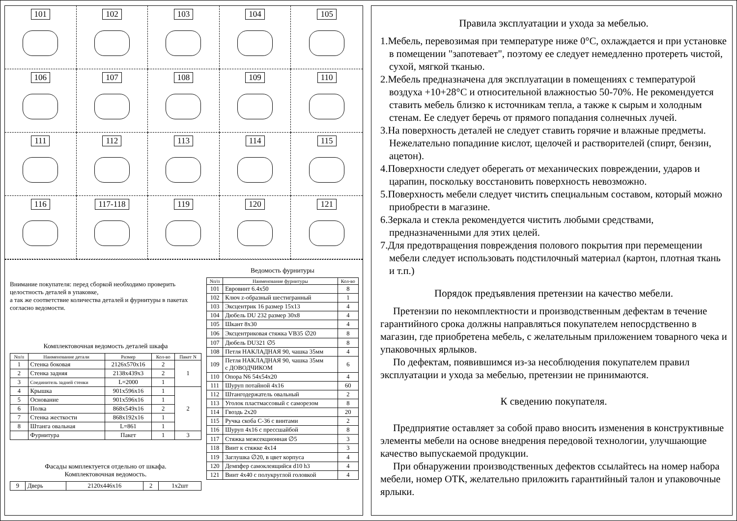101
102
103
104
105
106
107
108
109
110
111
112
113
114
115
116
117-118
119
120
121
Внимание покупателя: перед сборкой необходимо проверить целостность деталей в упаковке,
а так же соответствие количества деталей и фурнитуры в пакетах согласно ведомости.
Комплектовочная ведомость деталей шкафа
| Nп/п | Наименование детали | Размер | Кол-во | Пакет N |
| --- | --- | --- | --- | --- |
| 1 | Стенка боковая | 2126x570x16 | 2 | 1 |
| 2 | Стенка задняя | 2138x439x3 | 2 | |
| 3 | Соединитель задней стенки | L=2000 | 1 | |
| 4 | Крышка | 901x596x16 | 1 | 2 |
| 5 | Основание | 901x596x16 | 1 | |
| 6 | Полка | 868x549x16 | 2 | |
| 7 | Стенка жесткости | 868x192x16 | 1 | |
| 8 | Штанга овальная | L=861 | 1 | |
| | Фурнитура | Пакет | 1 | 3 |
Фасады комплектуется отдельно от шкафа.
Комплектовочная ведомость.
| 9 | Дверь | 2120x446x16 | 2 | 1x2шт |
Ведомость фурнитуры
| Nп/п | Наименование фурнитуры | Кол-во |
| --- | --- | --- |
| 101 | Евровинт 6.4x50 | 8 |
| 102 | Ключ z-образный шестигранный | 1 |
| 103 | Эксцентрик 16 размер 15x13 | 4 |
| 104 | Дюбель DU 232 размер 30x8 | 4 |
| 105 | Шкант 8x30 | 4 |
| 106 | Эксцентриковая стяжка VB35 ∅20 | 8 |
| 107 | Дюбель DU321 ∅5 | 8 |
| 108 | Петля НАКЛАДНАЯ 90, чашка 35мм | 4 |
| 109 | Петля НАКЛАДНАЯ 90, чашка 35мм с ДОВОДЧИКОМ | 6 |
| 110 | Опора N6 54x54x20 | 4 |
| 111 | Шуруп потайной 4x16 | 60 |
| 112 | Штангодержатель овальный | 2 |
| 113 | Уголок пластмассовый с саморезом | 8 |
| 114 | Гвоздь 2x20 | 20 |
| 115 | Ручка скоба С-36 с винтами | 2 |
| 116 | Шуруп 4x16 с прессшайбой | 8 |
| 117 | Стяжка межсекционная ∅5 | 3 |
| 118 | Винт к стяжке 4x14 | 3 |
| 119 | Заглушка ∅20, в цвет корпуса | 4 |
| 120 | Демпфер самоклеящийся d10 h3 | 4 |
| 121 | Винт 4x40 с полукруглой головкой | 4 |
Правила эксплуатации и ухода за мебелью.
1.Мебель, перевозимая при температуре ниже 0°С, охлаждается и при установке в помещении "запотевает", поэтому ее следует немедленно протереть чистой, сухой, мягкой тканью.
2.Мебель предназначена для эксплуатации в помещениях с температурой воздуха +10+28°С и относительной влажностью 50-70%. Не рекомендуется ставить мебель близко к источникам тепла, а также к сырым и холодным стенам. Ее следует беречь от прямого попадания солнечных лучей.
3.На поверхность деталей не следует ставить горячие и влажные предметы. Нежелательно попадиние кислот, щелочей и растворителей (спирт, бензин, ацетон).
4.Поверхности следует оберегать от механических повреждении, ударов и царапин, поскольку восстановить поверхность невозможно.
5.Поверхность мебели следует чистить специальным составом, который можно приобрести в магазине.
6.Зеркала и стекла рекомендуется чистить любыми средствами, предназначенными для этих целей.
7.Для предотвращения повреждения полового покрытия при перемещении мебели следует использовать подстилочный материал (картон, плотная ткань и т.п.)
Порядок предъявления претензии на качество мебели.
Претензии по некомплектности и производственным дефектам в течение гарантийного срока должны направляться покупателем непосрдственно в магазин, где приобретена мебель, с желательным приложением товарного чека и упаковочных ярлыков.
По дефектам, появившимся из-за несоблюдения покупателем правил эксплуатации и ухода за мебелью, претензии не принимаются.
К сведению покупателя.
Предприятие оставляет за собой право вносить изменения в конструктивные элементы мебели на основе внедрения передовой технологии, улучшающие качество выпускаемой продукции.
При обнаружении производственных дефектов ссылайтесь на номер набора мебели, номер ОТК, желательно приложить гарантийный талон и упаковочные ярлыки.